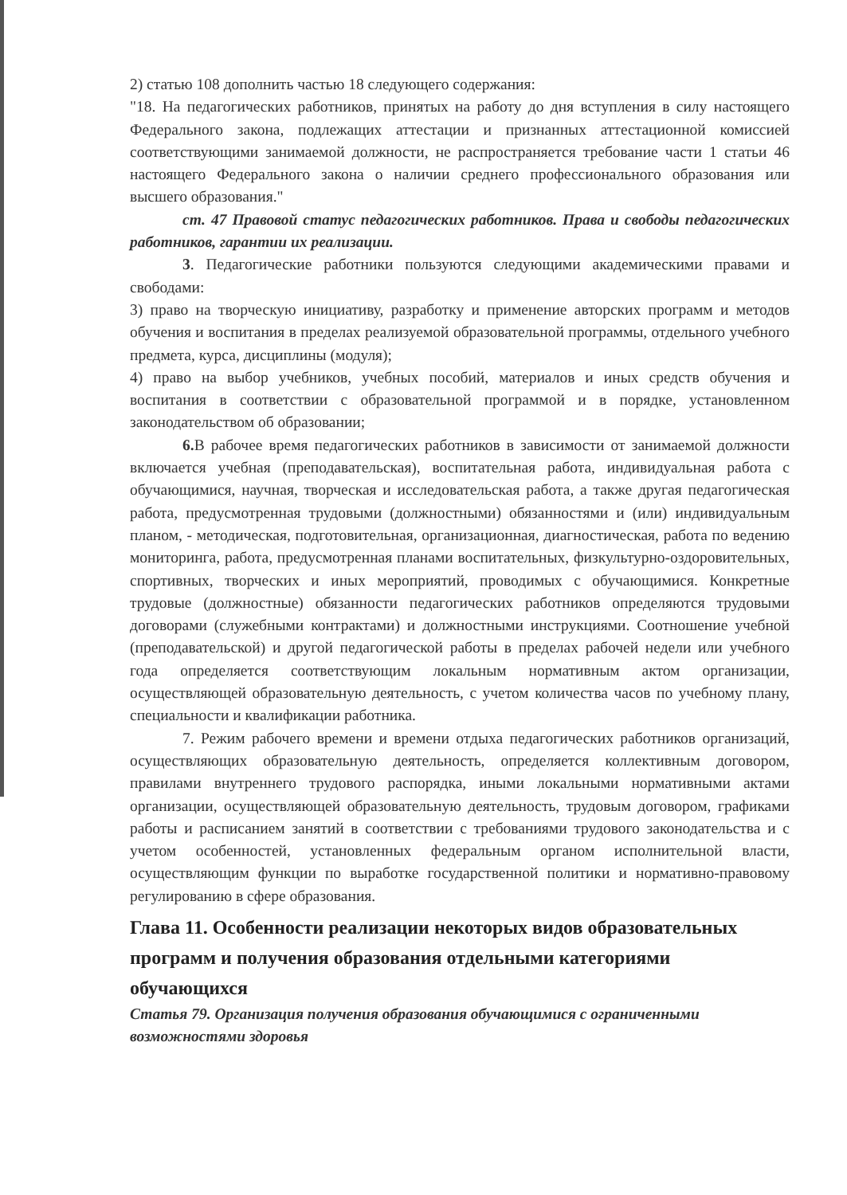2) статью 108 дополнить частью 18 следующего содержания:
"18. На педагогических работников, принятых на работу до дня вступления в силу настоящего Федерального закона, подлежащих аттестации и признанных аттестационной комиссией соответствующими занимаемой должности, не распространяется требование части 1 статьи 46 настоящего Федерального закона о наличии среднего профессионального образования или высшего образования."
ст. 47 Правовой статус педагогических работников. Права и свободы педагогических работников, гарантии их реализации.
3. Педагогические работники пользуются следующими академическими правами и свободами:
3) право на творческую инициативу, разработку и применение авторских программ и методов обучения и воспитания в пределах реализуемой образовательной программы, отдельного учебного предмета, курса, дисциплины (модуля);
4) право на выбор учебников, учебных пособий, материалов и иных средств обучения и воспитания в соответствии с образовательной программой и в порядке, установленном законодательством об образовании;
6. В рабочее время педагогических работников в зависимости от занимаемой должности включается учебная (преподавательская), воспитательная работа, индивидуальная работа с обучающимися, научная, творческая и исследовательская работа, а также другая педагогическая работа, предусмотренная трудовыми (должностными) обязанностями и (или) индивидуальным планом, - методическая, подготовительная, организационная, диагностическая, работа по ведению мониторинга, работа, предусмотренная планами воспитательных, физкультурно-оздоровительных, спортивных, творческих и иных мероприятий, проводимых с обучающимися. Конкретные трудовые (должностные) обязанности педагогических работников определяются трудовыми договорами (служебными контрактами) и должностными инструкциями. Соотношение учебной (преподавательской) и другой педагогической работы в пределах рабочей недели или учебного года определяется соответствующим локальным нормативным актом организации, осуществляющей образовательную деятельность, с учетом количества часов по учебному плану, специальности и квалификации работника.
7. Режим рабочего времени и времени отдыха педагогических работников организаций, осуществляющих образовательную деятельность, определяется коллективным договором, правилами внутреннего трудового распорядка, иными локальными нормативными актами организации, осуществляющей образовательную деятельность, трудовым договором, графиками работы и расписанием занятий в соответствии с требованиями трудового законодательства и с учетом особенностей, установленных федеральным органом исполнительной власти, осуществляющим функции по выработке государственной политики и нормативно-правовому регулированию в сфере образования.
Глава 11. Особенности реализации некоторых видов образовательных программ и получения образования отдельными категориями обучающихся
Статья 79. Организация получения образования обучающимися с ограниченными возможностями здоровья